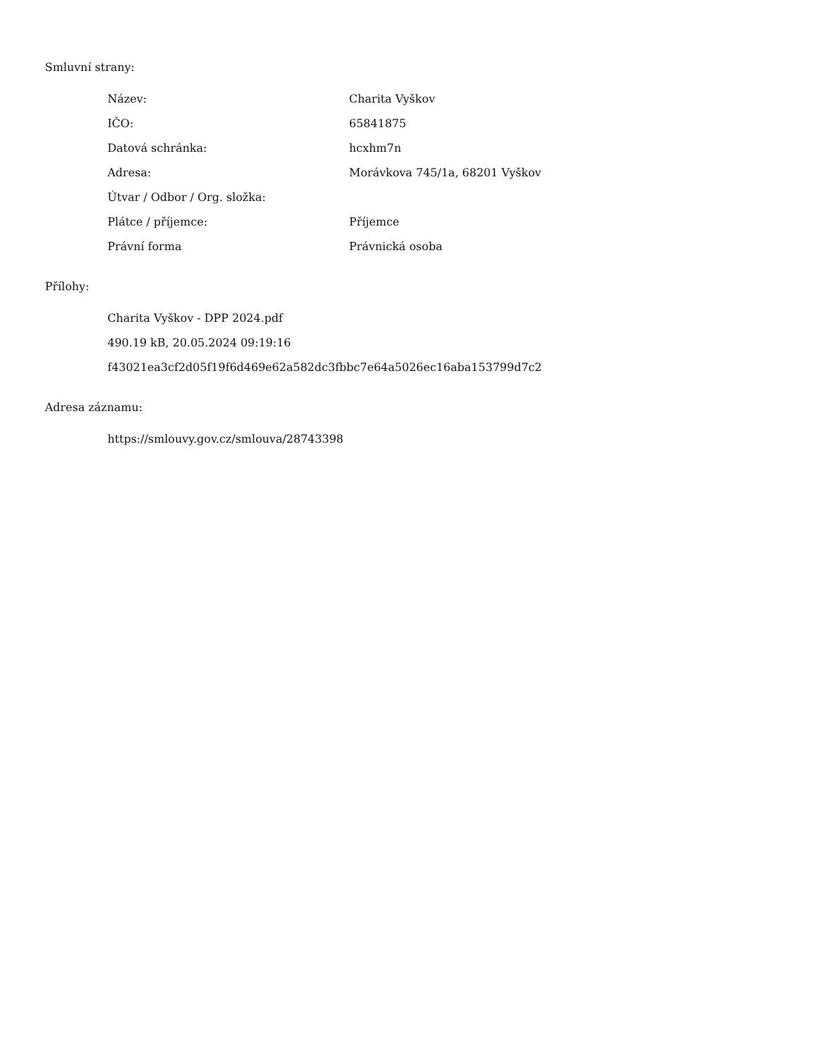Smluvní strany:
| Název: | Charita Vyškov |
| IČO: | 65841875 |
| Datová schránka: | hcxhm7n |
| Adresa: | Morávkova 745/1a, 68201 Vyškov |
| Útvar / Odbor / Org. složka: | |
| Plátce / příjemce: | Příjemce |
| Právní forma | Právnická osoba |
Přílohy:
Charita Vyškov - DPP 2024.pdf
490.19 kB, 20.05.2024 09:19:16
f43021ea3cf2d05f19f6d469e62a582dc3fbbc7e64a5026ec16aba153799d7c2
Adresa záznamu:
https://smlouvy.gov.cz/smlouva/28743398